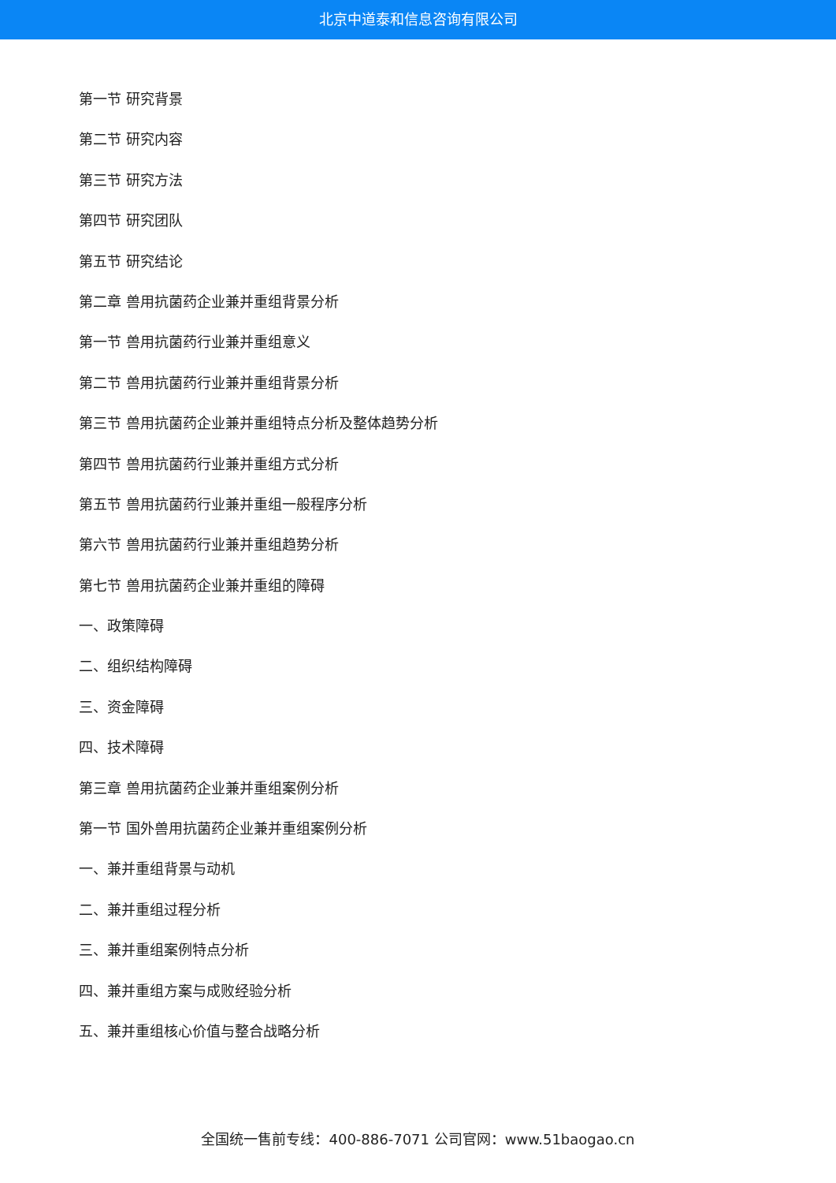北京中道泰和信息咨询有限公司
第一节 研究背景
第二节 研究内容
第三节 研究方法
第四节 研究团队
第五节 研究结论
第二章 兽用抗菌药企业兼并重组背景分析
第一节 兽用抗菌药行业兼并重组意义
第二节 兽用抗菌药行业兼并重组背景分析
第三节 兽用抗菌药企业兼并重组特点分析及整体趋势分析
第四节 兽用抗菌药行业兼并重组方式分析
第五节 兽用抗菌药行业兼并重组一般程序分析
第六节 兽用抗菌药行业兼并重组趋势分析
第七节 兽用抗菌药企业兼并重组的障碍
一、政策障碍
二、组织结构障碍
三、资金障碍
四、技术障碍
第三章 兽用抗菌药企业兼并重组案例分析
第一节 国外兽用抗菌药企业兼并重组案例分析
一、兼并重组背景与动机
二、兼并重组过程分析
三、兼并重组案例特点分析
四、兼并重组方案与成败经验分析
五、兼并重组核心价值与整合战略分析
全国统一售前专线：400-886-7071 公司官网：www.51baogao.cn